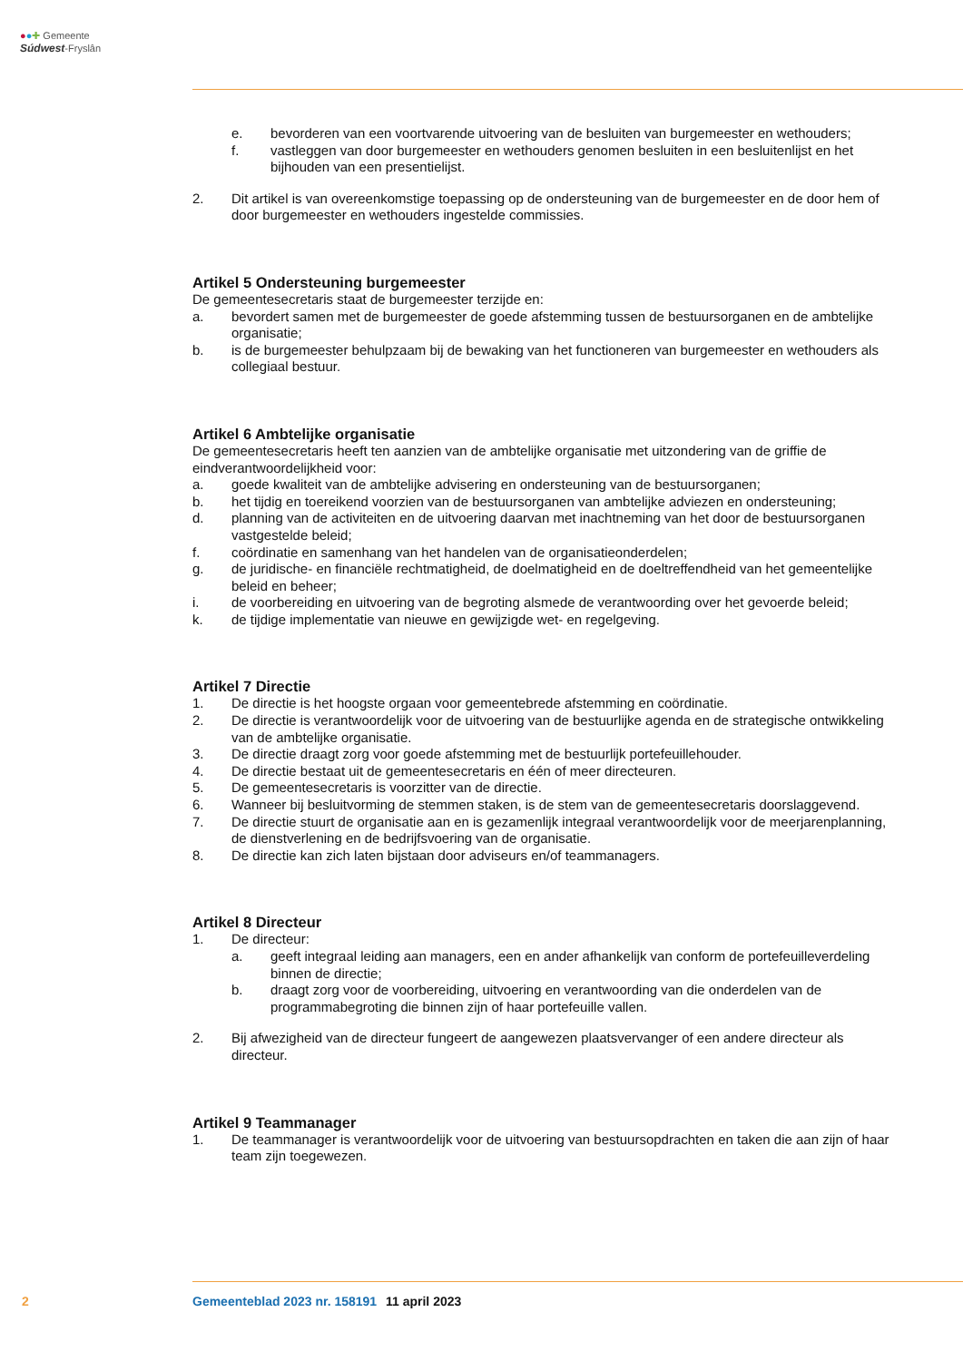●●✚ Gemeente
Súdwest-Fryslân
e. bevorderen van een voortvarende uitvoering van de besluiten van burgemeester en wethouders;
f. vastleggen van door burgemeester en wethouders genomen besluiten in een besluitenlijst en het bijhouden van een presentielijst.
2. Dit artikel is van overeenkomstige toepassing op de ondersteuning van de burgemeester en de door hem of door burgemeester en wethouders ingestelde commissies.
Artikel 5 Ondersteuning burgemeester
De gemeentesecretaris staat de burgemeester terzijde en:
a. bevordert samen met de burgemeester de goede afstemming tussen de bestuursorganen en de ambtelijke organisatie;
b. is de burgemeester behulpzaam bij de bewaking van het functioneren van burgemeester en wethouders als collegiaal bestuur.
Artikel 6 Ambtelijke organisatie
De gemeentesecretaris heeft ten aanzien van de ambtelijke organisatie met uitzondering van de griffie de eindverantwoordelijkheid voor:
a. goede kwaliteit van de ambtelijke advisering en ondersteuning van de bestuursorganen;
b. het tijdig en toereikend voorzien van de bestuursorganen van ambtelijke adviezen en ondersteuning;
d. planning van de activiteiten en de uitvoering daarvan met inachtneming van het door de bestuursorganen vastgestelde beleid;
f. coördinatie en samenhang van het handelen van de organisatieonderdelen;
g. de juridische- en financiële rechtmatigheid, de doelmatigheid en de doeltreffendheid van het gemeentelijke beleid en beheer;
i. de voorbereiding en uitvoering van de begroting alsmede de verantwoording over het gevoerde beleid;
k. de tijdige implementatie van nieuwe en gewijzigde wet- en regelgeving.
Artikel 7 Directie
1. De directie is het hoogste orgaan voor gemeentebrede afstemming en coördinatie.
2. De directie is verantwoordelijk voor de uitvoering van de bestuurlijke agenda en de strategische ontwikkeling van de ambtelijke organisatie.
3. De directie draagt zorg voor goede afstemming met de bestuurlijk portefeuillehouder.
4. De directie bestaat uit de gemeentesecretaris en één of meer directeuren.
5. De gemeentesecretaris is voorzitter van de directie.
6. Wanneer bij besluitvorming de stemmen staken, is de stem van de gemeentesecretaris doorslaggevend.
7. De directie stuurt de organisatie aan en is gezamenlijk integraal verantwoordelijk voor de meerjarenplanning, de dienstverlening en de bedrijfsvoering van de organisatie.
8. De directie kan zich laten bijstaan door adviseurs en/of teammanagers.
Artikel 8 Directeur
1. De directeur:
a. geeft integraal leiding aan managers, een en ander afhankelijk van conform de portefeuilleverdeling binnen de directie;
b. draagt zorg voor de voorbereiding, uitvoering en verantwoording van die onderdelen van de programmabegroting die binnen zijn of haar portefeuille vallen.
2. Bij afwezigheid van de directeur fungeert de aangewezen plaatsvervanger of een andere directeur als directeur.
Artikel 9 Teammanager
1. De teammanager is verantwoordelijk voor de uitvoering van bestuursopdrachten en taken die aan zijn of haar team zijn toegewezen.
2 Gemeenteblad 2023 nr. 158191 11 april 2023